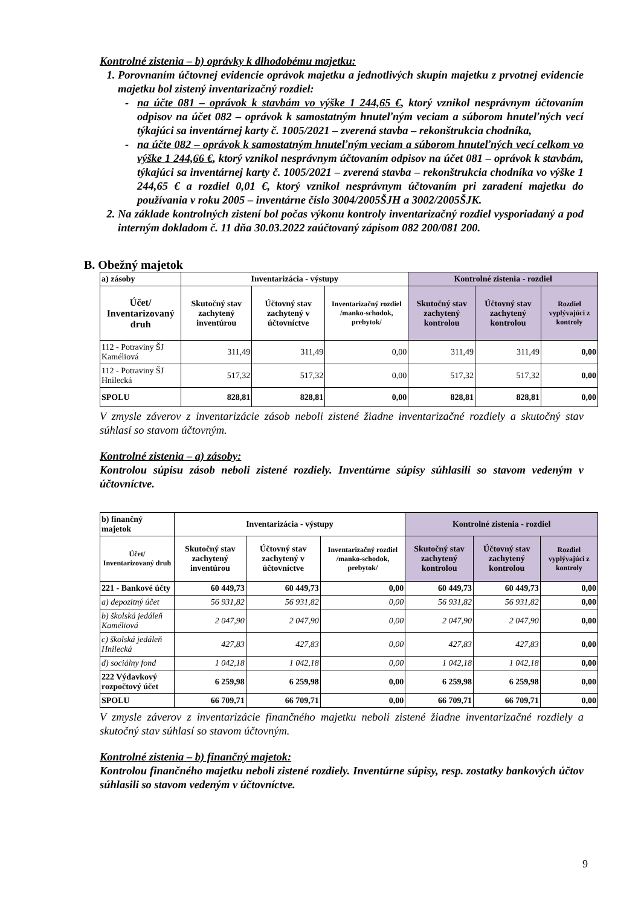Kontrolné zistenia – b) oprávky k dlhodobému majetku:
1. Porovnaním účtovnej evidencie oprávok majetku a jednotlivých skupín majetku z prvotnej evidencie majetku bol zistený inventarizačný rozdiel:
na účte 081 – oprávok k stavbám vo výške 1 244,65 €, ktorý vznikol nesprávnym účtovaním odpisov na účet 082 – oprávok k samostatným hnuteľným veciam a súborom hnuteľných vecí týkajúci sa inventárnej karty č. 1005/2021 – zverená stavba – rekonštrukcia chodníka,
na účte 082 – oprávok k samostatným hnuteľným veciam a súborom hnuteľných vecí celkom vo výške 1 244,66 €, ktorý vznikol nesprávnym účtovaním odpisov na účet 081 – oprávok k stavbám, týkajúci sa inventárnej karty č. 1005/2021 – zverená stavba – rekonštrukcia chodníka vo výške 1 244,65 € a rozdiel 0,01 €, ktorý vznikol nesprávnym účtovaním pri zaradení majetku do používania v roku 2005 – inventárne číslo 3004/2005ŠJH a 3002/2005ŠJK.
2. Na základe kontrolných zistení bol počas výkonu kontroly inventarizačný rozdiel vysporiadaný a pod interným dokladom č. 11 dňa 30.03.2022 zaúčtovaný zápisom 082 200/081 200.
B. Obežný majetok
| a) zásoby | Inventarizácia - výstupy | | | Kontrolné zistenia - rozdiel | | |
| --- | --- | --- | --- | --- | --- | --- |
| Účet/ Inventarizovaný druh | Skutočný stav zachytený inventúrou | Účtovný stav zachytený v účtovníctve | Inventarizačný rozdiel /manko-schodok, prebytok/ | Skutočný stav zachytený kontrolou | Účtovný stav zachytený kontrolou | Rozdiel vyplývajúci z kontroly |
| 112 - Potraviny ŠJ Kaméliová | 311,49 | 311,49 | 0,00 | 311,49 | 311,49 | 0,00 |
| 112 - Potraviny ŠJ Hnilecká | 517,32 | 517,32 | 0,00 | 517,32 | 517,32 | 0,00 |
| SPOLU | 828,81 | 828,81 | 0,00 | 828,81 | 828,81 | 0,00 |
V zmysle záverov z inventarizácie zásob neboli zistené žiadne inventarizačné rozdiely a skutočný stav súhlasí so stavom účtovným.
Kontrolné zistenia – a) zásoby:
Kontrolou súpisu zásob neboli zistené rozdiely. Inventúrne súpisy súhlasili so stavom vedeným v účtovníctve.
| b) finančný majetok | Inventarizácia - výstupy | | | Kontrolné zistenia - rozdiel | | |
| --- | --- | --- | --- | --- | --- | --- |
| Účet/ Inventarizovaný druh | Skutočný stav zachytený inventúrou | Účtovný stav zachytený v účtovníctve | Inventarizačný rozdiel /manko-schodok, prebytok/ | Skutočný stav zachytený kontrolou | Účtovný stav zachytený kontrolou | Rozdiel vyplývajúci z kontroly |
| 221 - Bankové účty | 60 449,73 | 60 449,73 | 0,00 | 60 449,73 | 60 449,73 | 0,00 |
| a) depozitný účet | 56 931,82 | 56 931,82 | 0,00 | 56 931,82 | 56 931,82 | 0,00 |
| b) školská jedáleň Kaméliová | 2 047,90 | 2 047,90 | 0,00 | 2 047,90 | 2 047,90 | 0,00 |
| c) školská jedáleň Hnilecká | 427,83 | 427,83 | 0,00 | 427,83 | 427,83 | 0,00 |
| d) sociálny fond | 1 042,18 | 1 042,18 | 0,00 | 1 042,18 | 1 042,18 | 0,00 |
| 222 Výdavkový rozpočtový účet | 6 259,98 | 6 259,98 | 0,00 | 6 259,98 | 6 259,98 | 0,00 |
| SPOLU | 66 709,71 | 66 709,71 | 0,00 | 66 709,71 | 66 709,71 | 0,00 |
V zmysle záverov z inventarizácie finančného majetku neboli zistené žiadne inventarizačné rozdiely a skutočný stav súhlasí so stavom účtovným.
Kontrolné zistenia – b) finančný majetok:
Kontrolou finančného majetku neboli zistené rozdiely. Inventúrne súpisy, resp. zostatky bankových účtov súhlasili so stavom vedeným v účtovníctve.
9